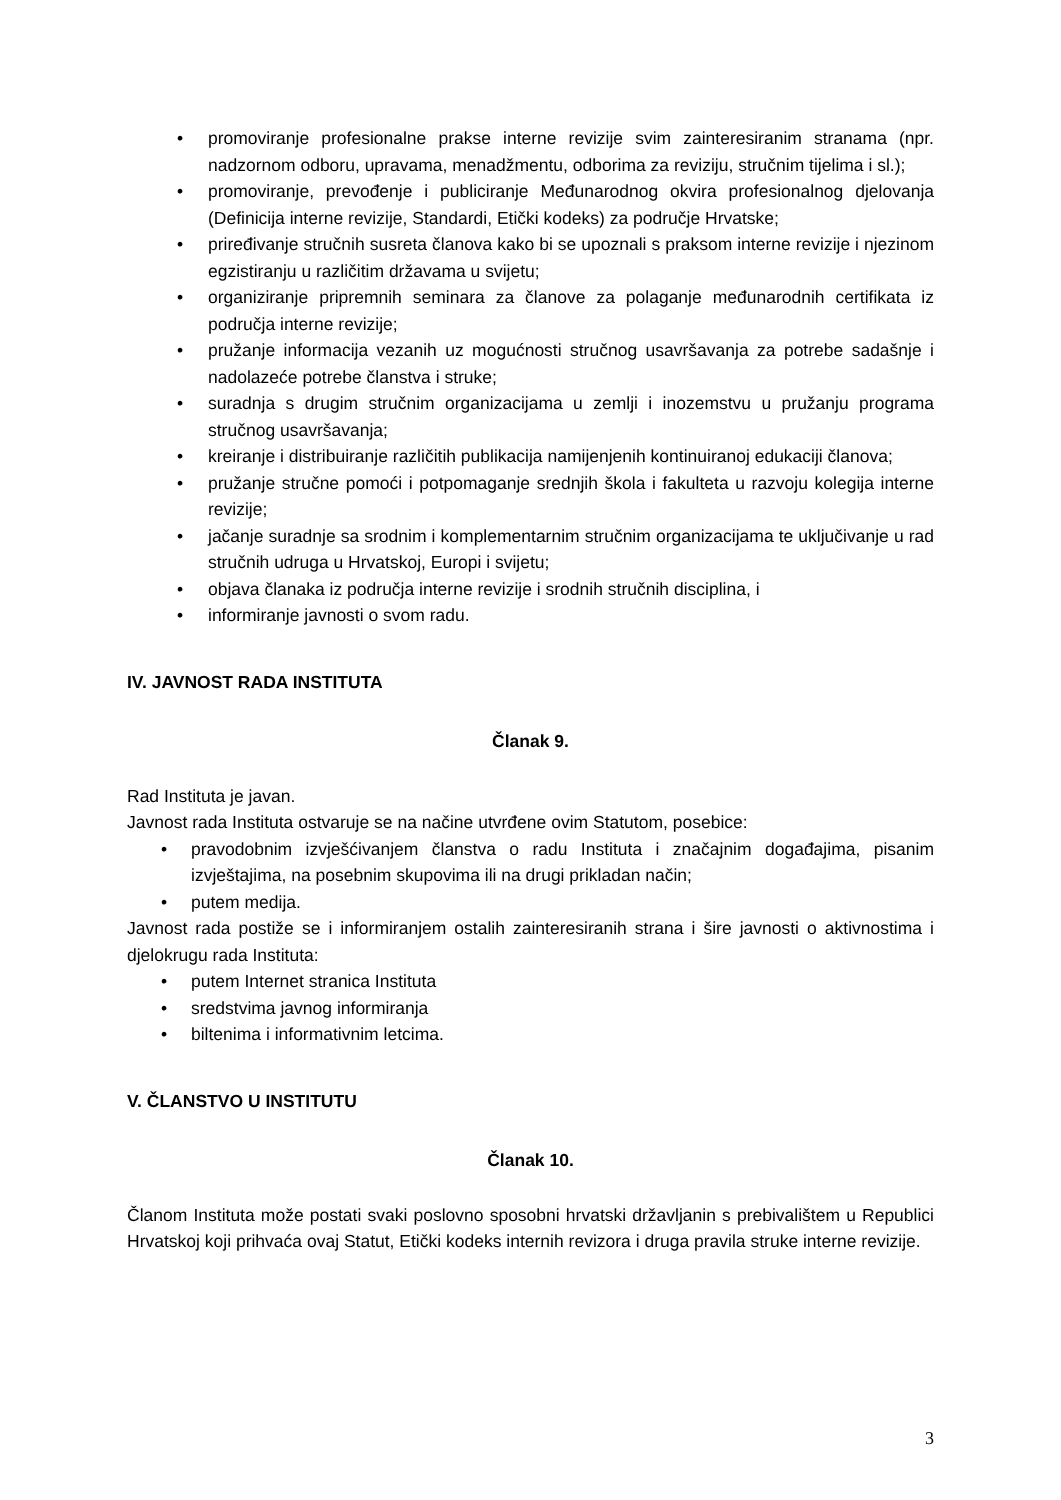• promoviranje profesionalne prakse interne revizije svim zainteresiranim stranama (npr. nadzornom odboru, upravama, menadžmentu, odborima za reviziju, stručnim tijelima i sl.);
• promoviranje, prevođenje i publiciranje Međunarodnog okvira profesionalnog djelovanja (Definicija interne revizije, Standardi, Etički kodeks) za područje Hrvatske;
• priređivanje stručnih susreta članova kako bi se upoznali s praksom interne revizije i njezinom egzistiranju u različitim državama u svijetu;
• organiziranje pripremnih seminara za članove za polaganje međunarodnih certifikata iz područja interne revizije;
• pružanje informacija vezanih uz mogućnosti stručnog usavršavanja za potrebe sadašnje i nadolazeće potrebe članstva i struke;
• suradnja s drugim stručnim organizacijama u zemlji i inozemstvu u pružanju programa stručnog usavršavanja;
• kreiranje i distribuiranje različitih publikacija namijenjenih kontinuiranoj edukaciji članova;
• pružanje stručne pomoći i potpomaganje srednjih škola i fakulteta u razvoju kolegija interne revizije;
• jačanje suradnje sa srodnim i komplementarnim stručnim organizacijama te uključivanje u rad stručnih udruga u Hrvatskoj, Europi i svijetu;
• objava članaka iz područja interne revizije i srodnih stručnih disciplina, i
• informiranje javnosti o svom radu.
IV. JAVNOST RADA INSTITUTA
Članak 9.
Rad Instituta je javan.
Javnost rada Instituta ostvaruje se na načine utvrđene ovim Statutom, posebice:
• pravodobnim izvješćivanjem članstva o radu Instituta i značajnim događajima, pisanim izvještajima, na posebnim skupovima ili na drugi prikladan način;
• putem medija.
Javnost rada postiže se i informiranjem ostalih zainteresiranih strana i šire javnosti o aktivnostima i djelokrugu rada Instituta:
• putem Internet stranica Instituta
• sredstvima javnog informiranja
• biltenima i informativnim letcima.
V. ČLANSTVO U INSTITUTU
Članak 10.
Članom Instituta može postati svaki poslovno sposobni hrvatski državljanin s prebivalištem u Republici Hrvatskoj koji prihvaća ovaj Statut, Etički kodeks internih revizora i druga pravila struke interne revizije.
3